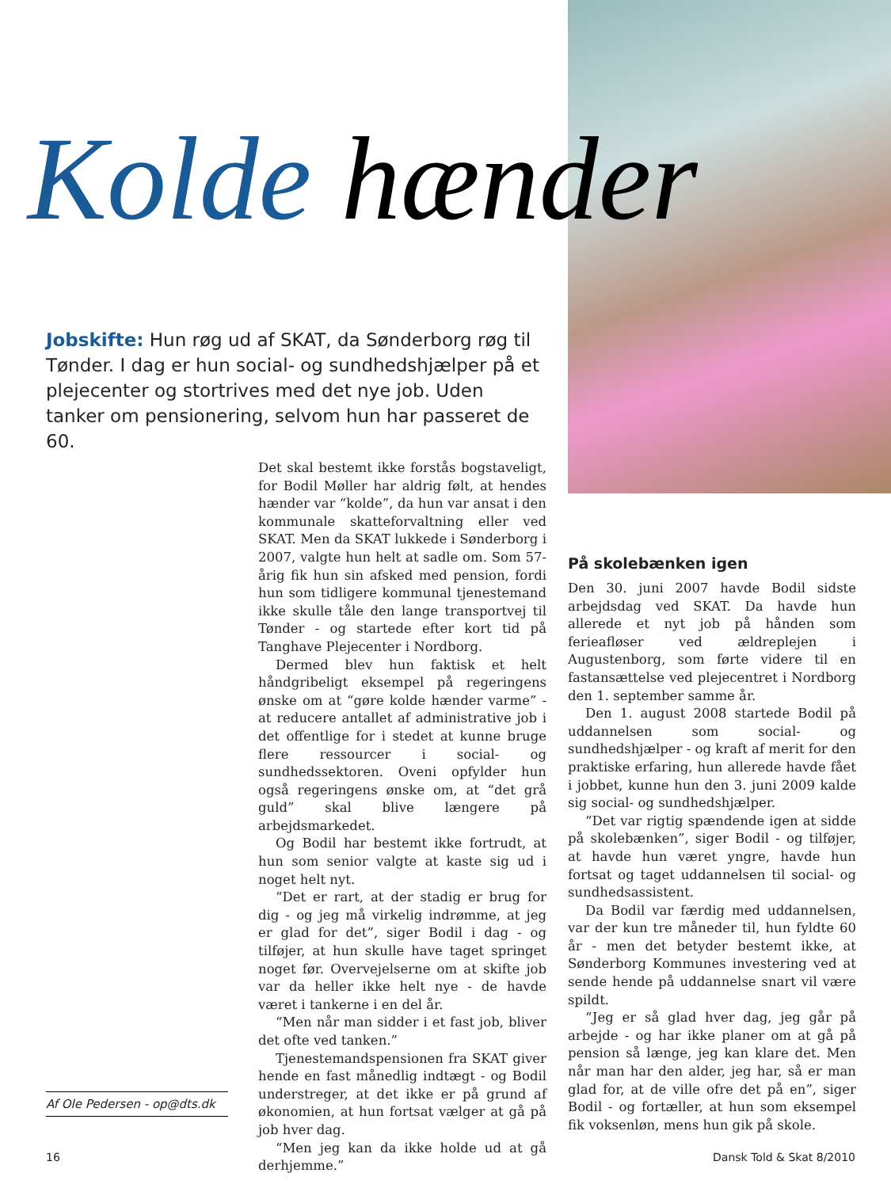Kolde hænder
Jobskifte: Hun røg ud af SKAT, da Sønderborg røg til Tønder. I dag er hun social- og sundhedshjælper på et plejecenter og stortrives med det nye job. Uden tanker om pensionering, selvom hun har passeret de 60.
Det skal bestemt ikke forstås bogstaveligt, for Bodil Møller har aldrig følt, at hendes hænder var “kolde”, da hun var ansat i den kommunale skatteforvaltning eller ved SKAT. Men da SKAT lukkede i Sønderborg i 2007, valgte hun helt at sadle om. Som 57-årig fik hun sin afsked med pension, fordi hun som tidligere kommunal tjenestemand ikke skulle tåle den lange transportvej til Tønder - og startede efter kort tid på Tanghave Plejecenter i Nordborg.
Dermed blev hun faktisk et helt håndgribeligt eksempel på regeringens ønske om at “gøre kolde hænder varme” - at reducere antallet af administrative job i det offentlige for i stedet at kunne bruge flere ressourcer i social- og sundhedssektoren. Oveni opfylder hun også regeringens ønske om, at “det grå guld” skal blive længere på arbejdsmarkedet.
Og Bodil har bestemt ikke fortrudt, at hun som senior valgte at kaste sig ud i noget helt nyt.
“Det er rart, at der stadig er brug for dig - og jeg må virkelig indrømme, at jeg er glad for det”, siger Bodil i dag - og tilføjer, at hun skulle have taget springet noget før. Overvejelserne om at skifte job var da heller ikke helt nye - de havde været i tankerne i en del år.
“Men når man sidder i et fast job, bliver det ofte ved tanken.”
Tjenestemandspensionen fra SKAT giver hende en fast månedlig indtægt - og Bodil understreger, at det ikke er på grund af økonomien, at hun fortsat vælger at gå på job hver dag.
“Men jeg kan da ikke holde ud at gå derhjemme.”
På skolebænken igen
Den 30. juni 2007 havde Bodil sidste arbejdsdag ved SKAT. Da havde hun allerede et nyt job på hånden som ferieafløser ved ældreplejen i Augustenborg, som førte videre til en fastansættelse ved plejecentret i Nordborg den 1. september samme år.
Den 1. august 2008 startede Bodil på uddannelsen som social- og sundhedshjælper - og kraft af merit for den praktiske erfaring, hun allerede havde fået i jobbet, kunne hun den 3. juni 2009 kalde sig social- og sundhedshjælper.
“Det var rigtig spændende igen at sidde på skolebænken”, siger Bodil - og tilføjer, at havde hun været yngre, havde hun fortsat og taget uddannelsen til social- og sundhedsassistent.
Da Bodil var færdig med uddannelsen, var der kun tre måneder til, hun fyldte 60 år - men det betyder bestemt ikke, at Sønderborg Kommunes investering ved at sende hende på uddannelse snart vil være spildt.
“Jeg er så glad hver dag, jeg går på arbejde - og har ikke planer om at gå på pension så længe, jeg kan klare det. Men når man har den alder, jeg har, så er man glad for, at de ville ofre det på en”, siger Bodil - og fortæller, at hun som eksempel fik voksenløn, mens hun gik på skole.
Af Ole Pedersen - op@dts.dk
16 Dansk Told & Skat 8/2010